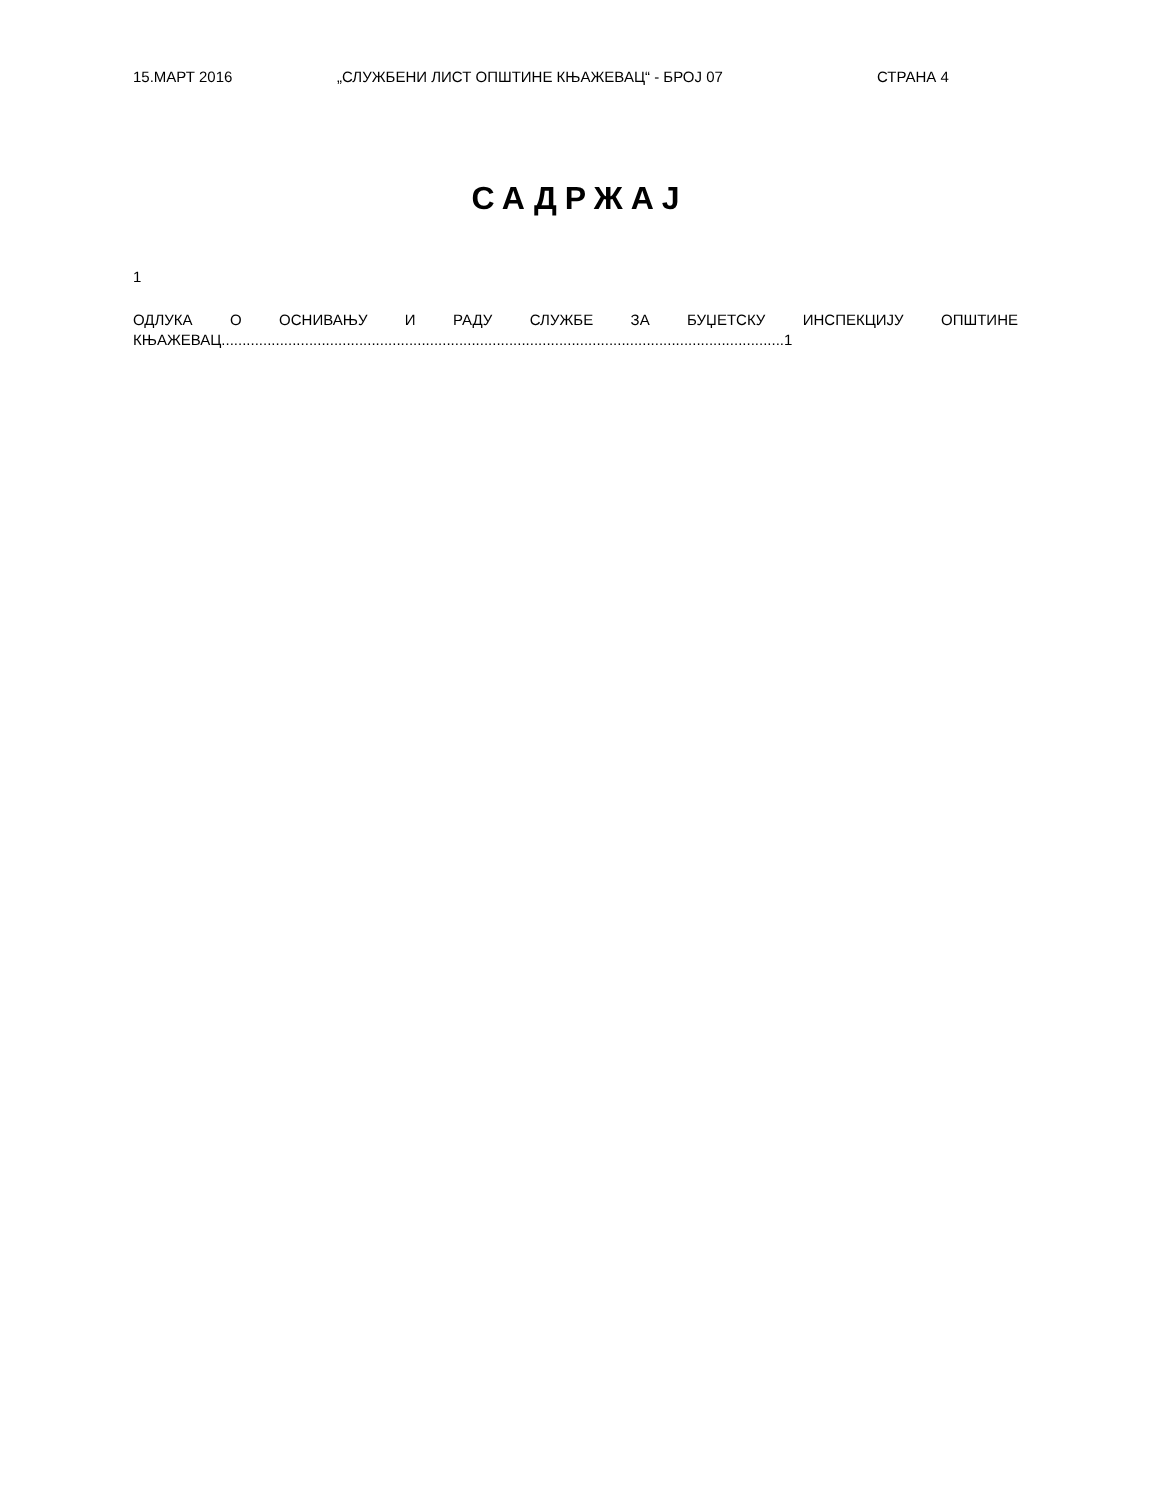15.МАРТ 2016 „СЛУЖБЕНИ ЛИСТ ОПШТИНЕ КЊАЖЕВАЦ“ - БРОЈ 07 СТРАНА 4
САДРЖАЈ
1
ОДЛУКА О ОСНИВАЊУ И РАДУ СЛУЖБЕ ЗА БУЏЕТСКУ ИНСПЕКЦИЈУ ОПШТИНЕ КЊАЖЕВАЦ.......................................................................................................................................1